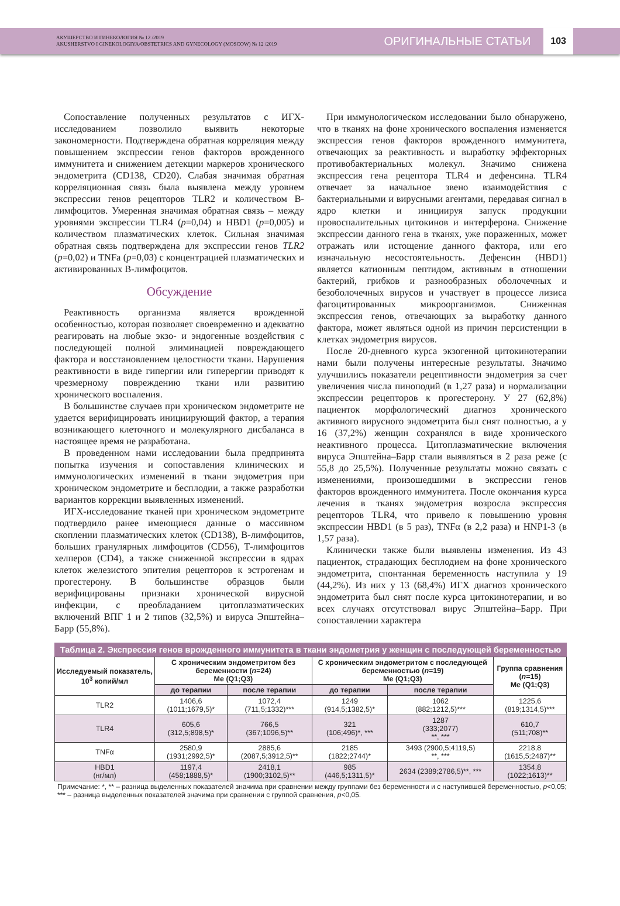АКУШЕРСТВО И ГИНЕКОЛОГИЯ № 12 /2019
AKUSHERSTVO I GINEKOLOGIYA/OBSTETRICS AND GYNECOLOGY (MOSCOW) № 12 /2019
ОРИГИНАЛЬНЫЕ СТАТЬИ
103
Сопоставление полученных результатов с ИГХ-исследованием позволило выявить некоторые закономерности. Подтверждена обратная корреляция между повышением экспрессии генов факторов врожденного иммунитета и снижением детекции маркеров хронического эндометрита (CD138, CD20). Слабая значимая обратная корреляционная связь была выявлена между уровнем экспрессии генов рецепторов TLR2 и количеством В-лимфоцитов. Умеренная значимая обратная связь – между уровнями экспрессии TLR4 (p=0,04) и HBD1 (p=0,005) и количеством плазматических клеток. Сильная значимая обратная связь подтверждена для экспрессии генов TLR2 (p=0,02) и TNFa (p=0,03) с концентрацией плазматических и активированных В-лимфоцитов.
Обсуждение
Реактивность организма является врожденной особенностью, которая позволяет своевременно и адекватно реагировать на любые экзо- и эндогенные воздействия с последующей полной элиминацией повреждающего фактора и восстановлением целостности ткани. Нарушения реактивности в виде гипергии или гиперергии приводят к чрезмерному повреждению ткани или развитию хронического воспаления.
В большинстве случаев при хроническом эндометрите не удается верифицировать инициирующий фактор, а терапия возникающего клеточного и молекулярного дисбаланса в настоящее время не разработана.
В проведенном нами исследовании была предпринята попытка изучения и сопоставления клинических и иммунологических изменений в ткани эндометрия при хроническом эндометрите и бесплодии, а также разработки вариантов коррекции выявленных изменений.
ИГХ-исследование тканей при хроническом эндометрите подтвердило ранее имеющиеся данные о массивном скоплении плазматических клеток (CD138), В-лимфоцитов, больших гранулярных лимфоцитов (CD56), Т-лимфоцитов хелперов (CD4), а также сниженной экспрессии в ядрах клеток железистого эпителия рецепторов к эстрогенам и прогестерону. В большинстве образцов были верифицированы признаки хронической вирусной инфекции, с преобладанием цитоплазматических включений ВПГ 1 и 2 типов (32,5%) и вируса Эпштейна–Барр (55,8%).
При иммунологическом исследовании было обнаружено, что в тканях на фоне хронического воспаления изменяется экспрессия генов факторов врожденного иммунитета, отвечающих за реактивность и выработку эффекторных противобактериальных молекул. Значимо снижена экспрессия гена рецептора TLR4 и дефенсина. TLR4 отвечает за начальное звено взаимодействия с бактериальными и вирусными агентами, передавая сигнал в ядро клетки и инициируя запуск продукции провоспалительных цитокинов и интерферона. Снижение экспрессии данного гена в тканях, уже пораженных, может отражать или истощение данного фактора, или его изначальную несостоятельность. Дефенсин (HBD1) является катионным пептидом, активным в отношении бактерий, грибков и разнообразных оболочечных и безоболочечных вирусов и участвует в процессе лизиса фагоцитированных микроорганизмов. Сниженная экспрессия генов, отвечающих за выработку данного фактора, может являться одной из причин персистенции в клетках эндометрия вирусов.
После 20-дневного курса экзогенной цитокинотерапии нами были получены интересные результаты. Значимо улучшились показатели рецептивности эндометрия за счет увеличения числа пиноподий (в 1,27 раза) и нормализации экспрессии рецепторов к прогестерону. У 27 (62,8%) пациенток морфологический диагноз хронического активного вирусного эндометрита был снят полностью, а у 16 (37,2%) женщин сохранялся в виде хронического неактивного процесса. Цитоплазматические включения вируса Эпштейна–Барр стали выявляться в 2 раза реже (с 55,8 до 25,5%). Полученные результаты можно связать с изменениями, произошедшими в экспрессии генов факторов врожденного иммунитета. После окончания курса лечения в тканях эндометрия возросла экспрессия рецепторов TLR4, что привело к повышению уровня экспрессии HBD1 (в 5 раз), TNFα (в 2,2 раза) и HNP1-3 (в 1,57 раза).
Клинически также были выявлены изменения. Из 43 пациенток, страдающих бесплодием на фоне хронического эндометрита, спонтанная беременность наступила у 19 (44,2%). Из них у 13 (68,4%) ИГХ диагноз хронического эндометрита был снят после курса цитокинотерапии, и во всех случаях отсутствовал вирус Эпштейна–Барр. При сопоставлении характера
Таблица 2. Экспрессия генов врожденного иммунитета в ткани эндометрия у женщин с последующей беременностью
| Исследуемый показатель, 10<sup>3</sup> копий/мл | С хроническим эндометритом без беременности ( n =24) Me (Q1;Q3) | | С хроническим эндометритом с последующей беременностью ( n =19) Me (Q1;Q3) | | Группа сравнения ( n =15) Me (Q1;Q3) |
| --- | --- | --- | --- | --- | --- |
| | до терапии | после терапии | до терапии | после терапии | |
| TLR2 | 1406,6 (1011;1679,5)* | 1072,4 (711,5;1332)*** | 1249 (914,5;1382,5)* | 1062 (882;1212,5)*** | 1225,6 (819;1314,5)*** |
| TLR4 | 605,6 (312,5;898,5)* | 766,5 (367;1096,5)** | 321 (106;496)*, *** | 1287 (333;2077) **, *** | 610,7 (511;708)** |
| TNFα | 2580,9 (1931;2992,5)* | 2885,6 (2087,5;3912,5)** | 2185 (1822;2744)* | 3493 (2900,5;4119,5) **, *** | 2218,8 (1615,5;2487)** |
| HBD1 (нг/мл) | 1197,4 (458;1888,5)* | 2418,1 (1900;3102,5)** | 985 (446,5;1311,5)* | 2634 (2389;2786,5)**, *** | 1354,8 (1022;1613)** |
Примечание: *, ** – разница выделенных показателей значима при сравнении между группами без беременности и с наступившей беременностью, p<0,05; *** – разница выделенных показателей значима при сравнении с группой сравнения, p<0,05.